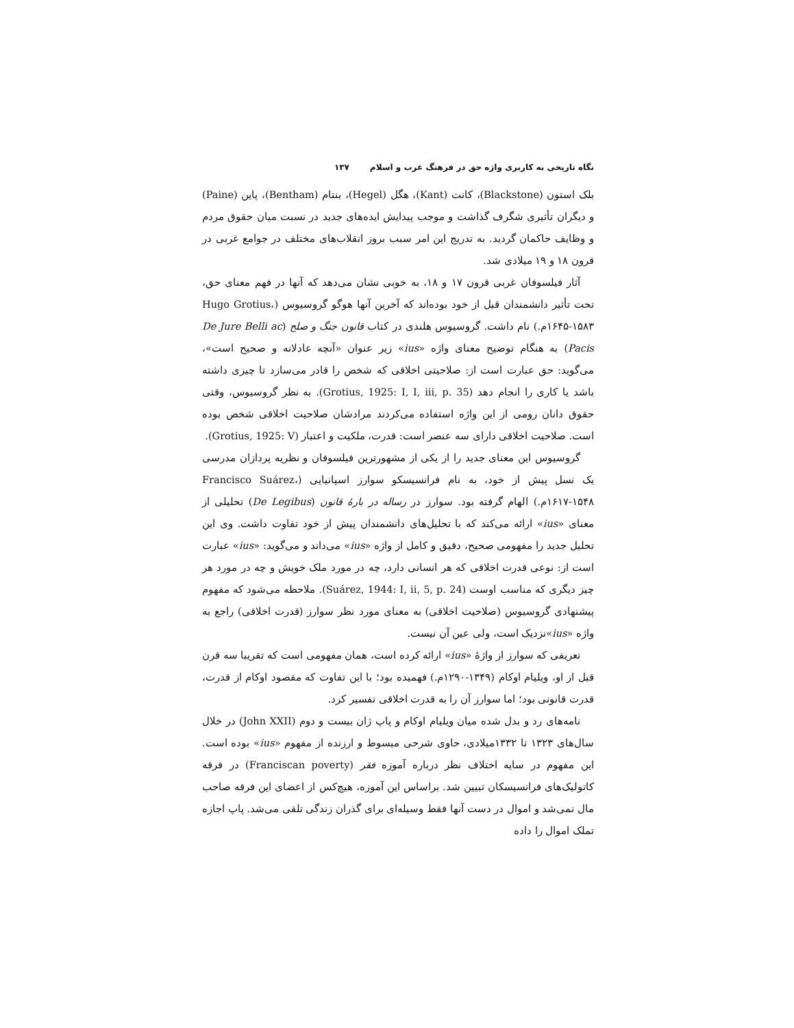نگاه تاریخی به کاربری واژه حق در فرهنگ غرب و اسلام ۱۳۷
بلک استون (Blackstone)، کانت (Kant)، هگل (Hegel)، بنتام (Bentham)، پاین (Paine) و دیگران تأثیری شگرف گذاشت و موجب پیدایش ایده‌های جدید در نسبت میان حقوق مردم و وظایف حاکمان گردید. به تدریج این امر سبب بروز انقلاب‌های مختلف در جوامع غربی در قرون ۱۸ و ۱۹ میلادی شد.
آثار فیلسوفان غربی قرون ۱۷ و ۱۸، به خوبی نشان می‌دهد که آنها در فهم معنای حق، تحت تأثیر دانشمندان قبل از خود بوده‌اند که آخرین آنها هوگو گروسیوس (Hugo Grotius، ۱۶۴۵-۱۵۸۳م.) نام داشت. گروسیوس هلندی در کتاب قانون جنگ و صلح (De Jure Belli ac Pacis) به هنگام توضیح معنای واژه «ius» زیر عنوان «آنچه عادلانه و صحیح است»، می‌گوید: حق عبارت است از: صلاحیتی اخلاقی که شخص را قادر می‌سازد تا چیزی داشته باشد یا کاری را انجام دهد (Grotius, 1925: I, I, iii, p. 35). به نظر گروسیوس، وقتی حقوق دانان رومی از این واژه استفاده می‌کردند مرادشان صلاحیت اخلاقی شخص بوده است. صلاحیت اخلاقی دارای سه عنصر است: قدرت، ملکیت و اعتبار (Grotius, 1925: V).
گروسیوس این معنای جدید را از یکی از مشهورترین فیلسوفان و نظریه پردازان مدرسی یک نسل پیش از خود، به نام فرانسیسکو سوارز اسپانیایی (Francisco Suárez، ۱۶۱۷-۱۵۴۸م.) الهام گرفته بود. سوارز در رساله در بارهٔ قانون (De Legibus) تحلیلی از معنای «ius» ارائه می‌کند که با تحلیل‌های دانشمندان پیش از خود تفاوت داشت. وی این تحلیل جدید را مفهومی صحیح، دقیق و کامل از واژه «ius» می‌داند و می‌گوید: «ius» عبارت است از: نوعی قدرت اخلاقی که هر انسانی دارد، چه در مورد ملک خویش و چه در مورد هر چیز دیگری که مناسب اوست (Suárez, 1944: I, ii, 5, p. 24). ملاحظه می‌شود که مفهوم پیشنهادی گروسیوس (صلاحیت اخلاقی) به معنای مورد نظر سوارز (قدرت اخلاقی) راجع به واژه «ius»نزدیک است، ولی عین آن نیست.
تعریفی که سوارز از واژهٔ «ius» ارائه کرده است، همان مفهومی است که تقریبا سه قرن قبل از او، ویلیام اوکام (۱۳۴۹-۱۲۹۰م.) فهمیده بود؛ با این تفاوت که مقصود اوکام از قدرت، قدرت قانونی بود؛ اما سوارز آن را به قدرت اخلاقی تفسیر کرد.
نامه‌های رد و بدل شده میان ویلیام اوکام و پاپ ژان بیست و دوم (John XXII) در خلال سال‌های ۱۳۲۳ تا ۱۳۳۲میلادی، حاوی شرحی مبسوط و ارزنده از مفهوم «ius» بوده است. این مفهوم در سایه اختلاف نظر درباره آموزه فقر (Franciscan poverty) در فرقه کاتولیک‌های فرانسیسکان تبیین شد. براساس این آموزه، هیچ‌کس از اعضای این فرقه صاحب مال نمی‌شد و اموال در دست آنها فقط وسیله‌ای برای گذران زندگی تلقی می‌شد. پاپ اجازه تملک اموال را داده